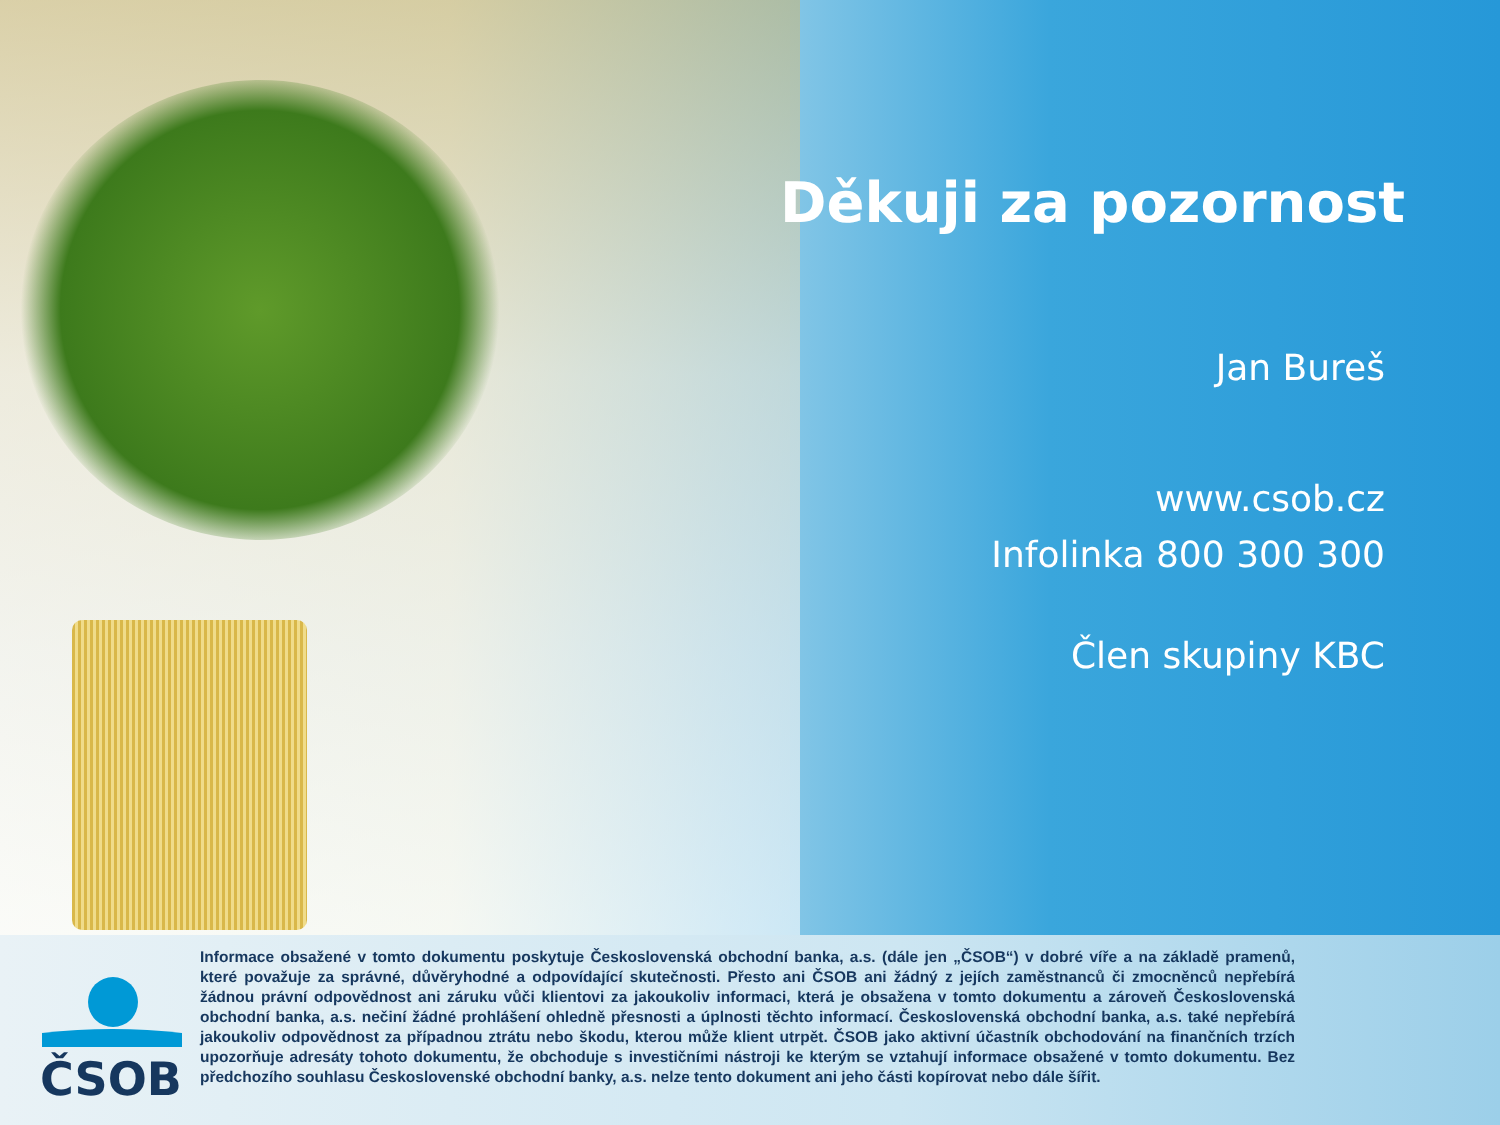Děkuji za pozornost
Jan Bureš
www.csob.cz
Infolinka 800 300 300
Člen skupiny KBC
ČSOB
Informace obsažené v tomto dokumentu poskytuje Československá obchodní banka, a.s. (dále jen „ČSOB“) v dobré víře a na základě pramenů, které považuje za správné, důvěryhodné a odpovídající skutečnosti. Přesto ani ČSOB ani žádný z jejích zaměstnanců či zmocněnců nepřebírá žádnou právní odpovědnost ani záruku vůči klientovi za jakoukoliv informaci, která je obsažena v tomto dokumentu a zároveň Československá obchodní banka, a.s. nečiní žádné prohlášení ohledně přesnosti a úplnosti těchto informací. Československá obchodní banka, a.s. také nepřebírá jakoukoliv odpovědnost za případnou ztrátu nebo škodu, kterou může klient utrpět. ČSOB jako aktivní účastník obchodování na finančních trzích upozorňuje adresáty tohoto dokumentu, že obchoduje s investičními nástroji ke kterým se vztahují informace obsažené v tomto dokumentu. Bez předchozího souhlasu Československé obchodní banky, a.s. nelze tento dokument ani jeho části kopírovat nebo dále šířit.